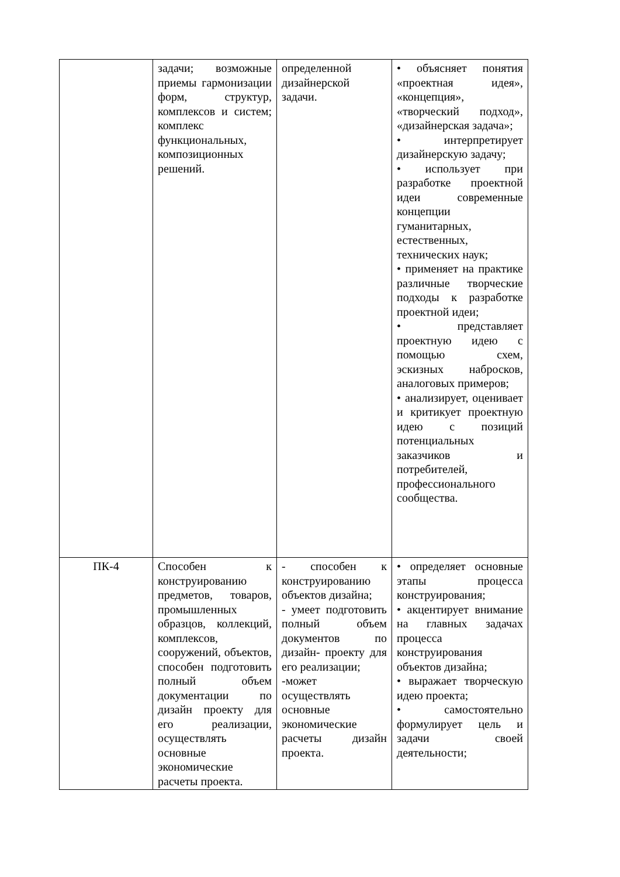| | задачи; возможные приемы гармонизации форм, структур, комплексов и систем; комплекс функциональных, композиционных решений. | определенной дизайнерской задачи. | • объясняет понятия «проектная идея», «концепция», «творческий подход», «дизайнерская задача»; • интерпретирует дизайнерскую задачу; • использует при разработке проектной идеи современные концепции гуманитарных, естественных, технических наук; • применяет на практике различные творческие подходы к разработке проектной идеи; • представляет проектную идею с помощью схем, эскизных набросков, аналоговых примеров; • анализирует, оценивает и критикует проектную идею с позиций потенциальных заказчиков и потребителей, профессионального сообщества. |
| ПК-4 | Способен к конструированию предметов, товаров, промышленных образцов, коллекций, комплексов, сооружений, объектов, способен подготовить полный объем документации по дизайн проекту для его реализации, осуществлять основные экономические расчеты проекта. | - способен к конструированию объектов дизайна; - умеет подготовить полный объем документов по дизайн- проекту для его реализации; -может осуществлять основные экономические расчеты дизайн проекта. | • определяет основные этапы процесса конструирования; • акцентирует внимание на главных задачах процесса конструирования объектов дизайна; • выражает творческую идею проекта; • самостоятельно формулирует цель и задачи своей деятельности; |